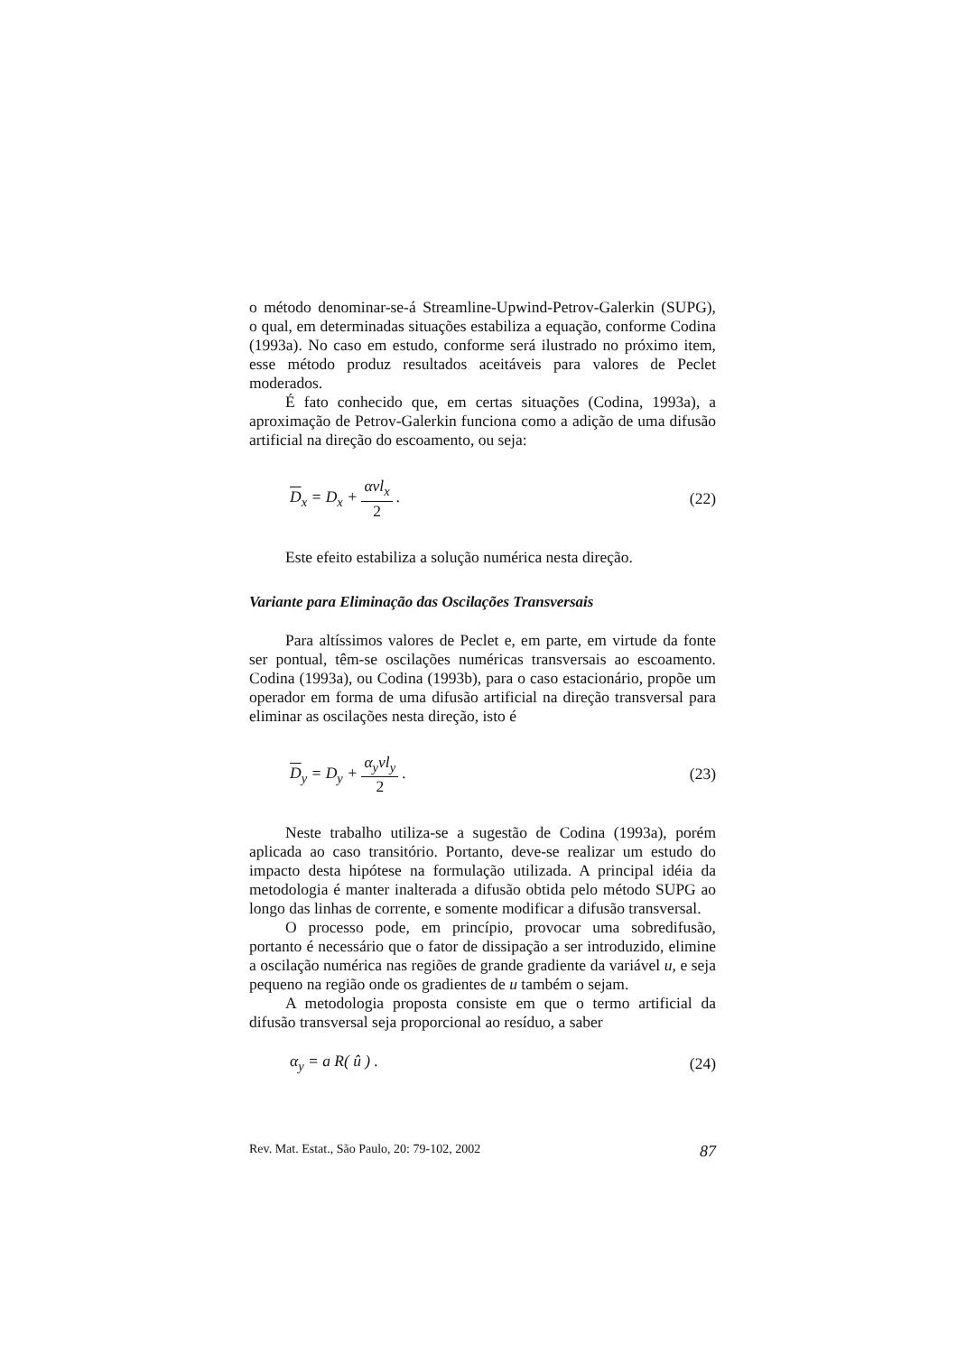o método denominar-se-á Streamline-Upwind-Petrov-Galerkin (SUPG), o qual, em determinadas situações estabiliza a equação, conforme Codina (1993a). No caso em estudo, conforme será ilustrado no próximo item, esse método produz resultados aceitáveis para valores de Peclet moderados.
É fato conhecido que, em certas situações (Codina, 1993a), a aproximação de Petrov-Galerkin funciona como a adição de uma difusão artificial na direção do escoamento, ou seja:
D<sub>x</sub> = D<sub>x</sub> + αvl<sub>x</sub> 2 . (22)
Este efeito estabiliza a solução numérica nesta direção.
Variante para Eliminação das Oscilações Transversais
Para altíssimos valores de Peclet e, em parte, em virtude da fonte ser pontual, têm-se oscilações numéricas transversais ao escoamento. Codina (1993a), ou Codina (1993b), para o caso estacionário, propõe um operador em forma de uma difusão artificial na direção transversal para eliminar as oscilações nesta direção, isto é
D<sub>y</sub> = D<sub>y</sub> + α<sub>y</sub>vl<sub>y</sub> 2 . (23)
Neste trabalho utiliza-se a sugestão de Codina (1993a), porém aplicada ao caso transitório. Portanto, deve-se realizar um estudo do impacto desta hipótese na formulação utilizada. A principal idéia da metodologia é manter inalterada a difusão obtida pelo método SUPG ao longo das linhas de corrente, e somente modificar a difusão transversal.
O processo pode, em princípio, provocar uma sobredifusão, portanto é necessário que o fator de dissipação a ser introduzido, elimine a oscilação numérica nas regiões de grande gradiente da variável u, e seja pequeno na região onde os gradientes de u também o sejam.
A metodologia proposta consiste em que o termo artificial da difusão transversal seja proporcional ao resíduo, a saber
α<sub>y</sub> = a R( û ) . (24)
Rev. Mat. Estat., São Paulo, 20: 79-102, 2002 87